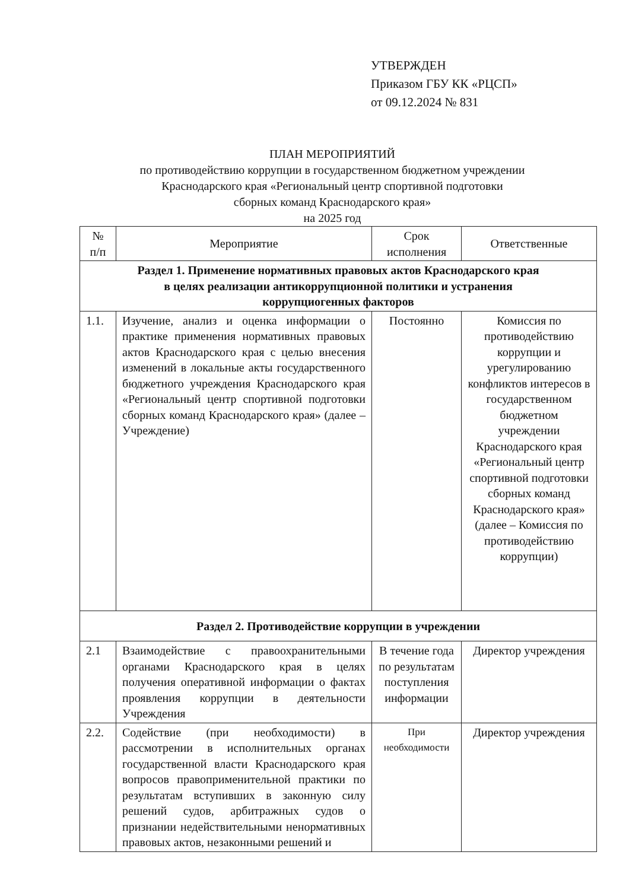УТВЕРЖДЕН
Приказом ГБУ КК «РЦСП»
от 09.12.2024 № 831
ПЛАН МЕРОПРИЯТИЙ
по противодействию коррупции в государственном бюджетном учреждении
Краснодарского края «Региональный центр спортивной подготовки
сборных команд Краснодарского края»
на 2025 год
| № п/п | Мероприятие | Срок исполнения | Ответственные |
| --- | --- | --- | --- |
| Раздел 1. Применение нормативных правовых актов Краснодарского края в целях реализации антикоррупционной политики и устранения коррупциогенных факторов | | | |
| 1.1. | Изучение, анализ и оценка информации о практике применения нормативных правовых актов Краснодарского края с целью внесения изменений в локальные акты государственного бюджетного учреждения Краснодарского края «Региональный центр спортивной подготовки сборных команд Краснодарского края» (далее – Учреждение) | Постоянно | Комиссия по противодействию коррупции и урегулированию конфликтов интересов в государственном бюджетном учреждении Краснодарского края «Региональный центр спортивной подготовки сборных команд Краснодарского края» (далее – Комиссия по противодействию коррупции) |
| Раздел 2. Противодействие коррупции в учреждении | | | |
| 2.1 | Взаимодействие с правоохранительными органами Краснодарского края в целях получения оперативной информации о фактах проявления коррупции в деятельности Учреждения | В течение года по результатам поступления информации | Директор учреждения |
| 2.2. | Содействие (при необходимости) в рассмотрении в исполнительных органах государственной власти Краснодарского края вопросов правоприменительной практики по результатам вступивших в законную силу решений судов, арбитражных судов о признании недействительными ненормативных правовых актов, незаконными решений и | При необходимости | Директор учреждения |